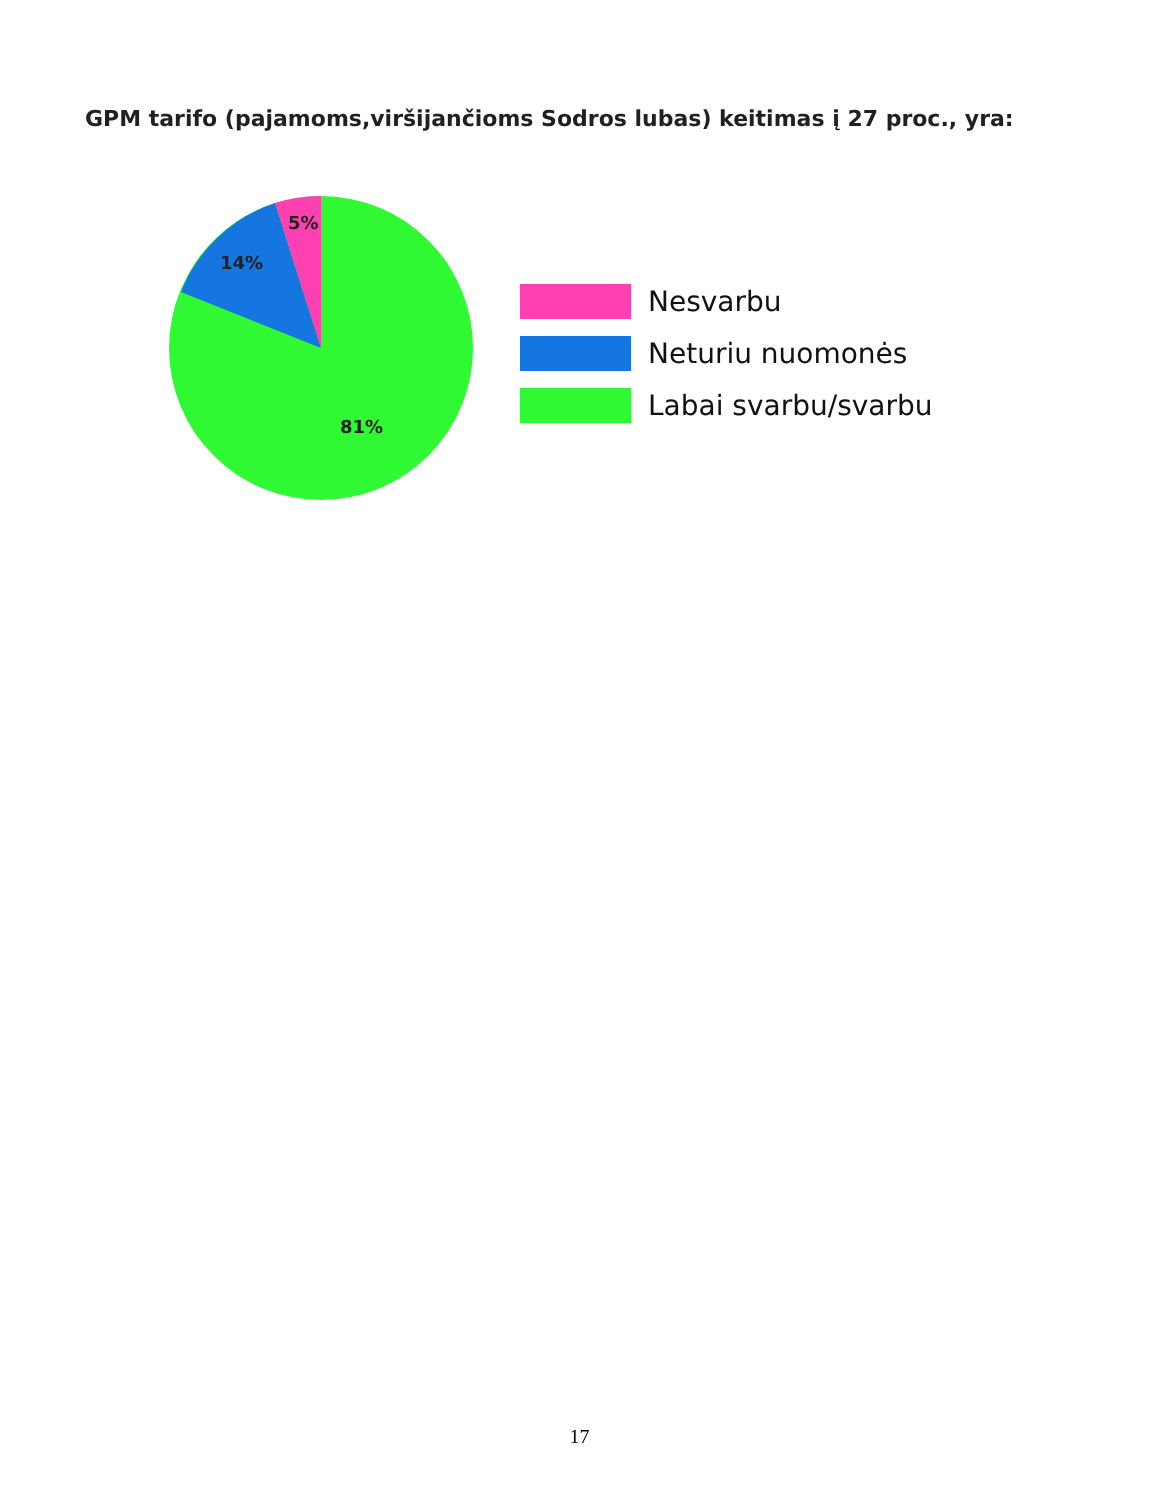GPM tarifo (pajamoms,viršijančioms Sodros lubas) keitimas į 27 proc., yra:
5%
14%
81%
Nesvarbu
Neturiu nuomonės
Labai svarbu/svarbu
17